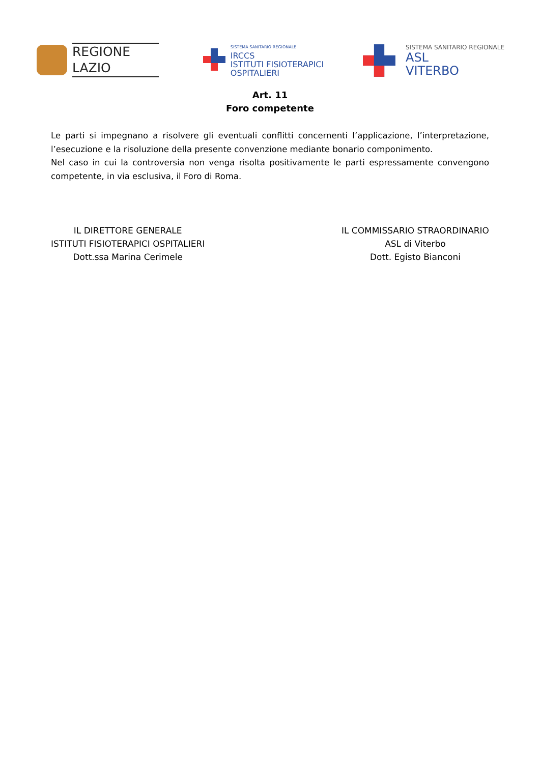REGIONE
LAZIO
SISTEMA SANITARIO REGIONALE
IRCCS
ISTITUTI FISIOTERAPICI
OSPITALIERI
SISTEMA SANITARIO REGIONALE
ASL
VITERBO
Art. 11
Foro competente
Le parti si impegnano a risolvere gli eventuali conflitti concernenti l’applicazione, l’interpretazione, l’esecuzione e la risoluzione della presente convenzione mediante bonario componimento.
Nel caso in cui la controversia non venga risolta positivamente le parti espressamente convengono competente, in via esclusiva, il Foro di Roma.
IL DIRETTORE GENERALE
ISTITUTI FISIOTERAPICI OSPITALIERI
Dott.ssa Marina Cerimele
IL COMMISSARIO STRAORDINARIO
ASL di Viterbo
Dott. Egisto Bianconi